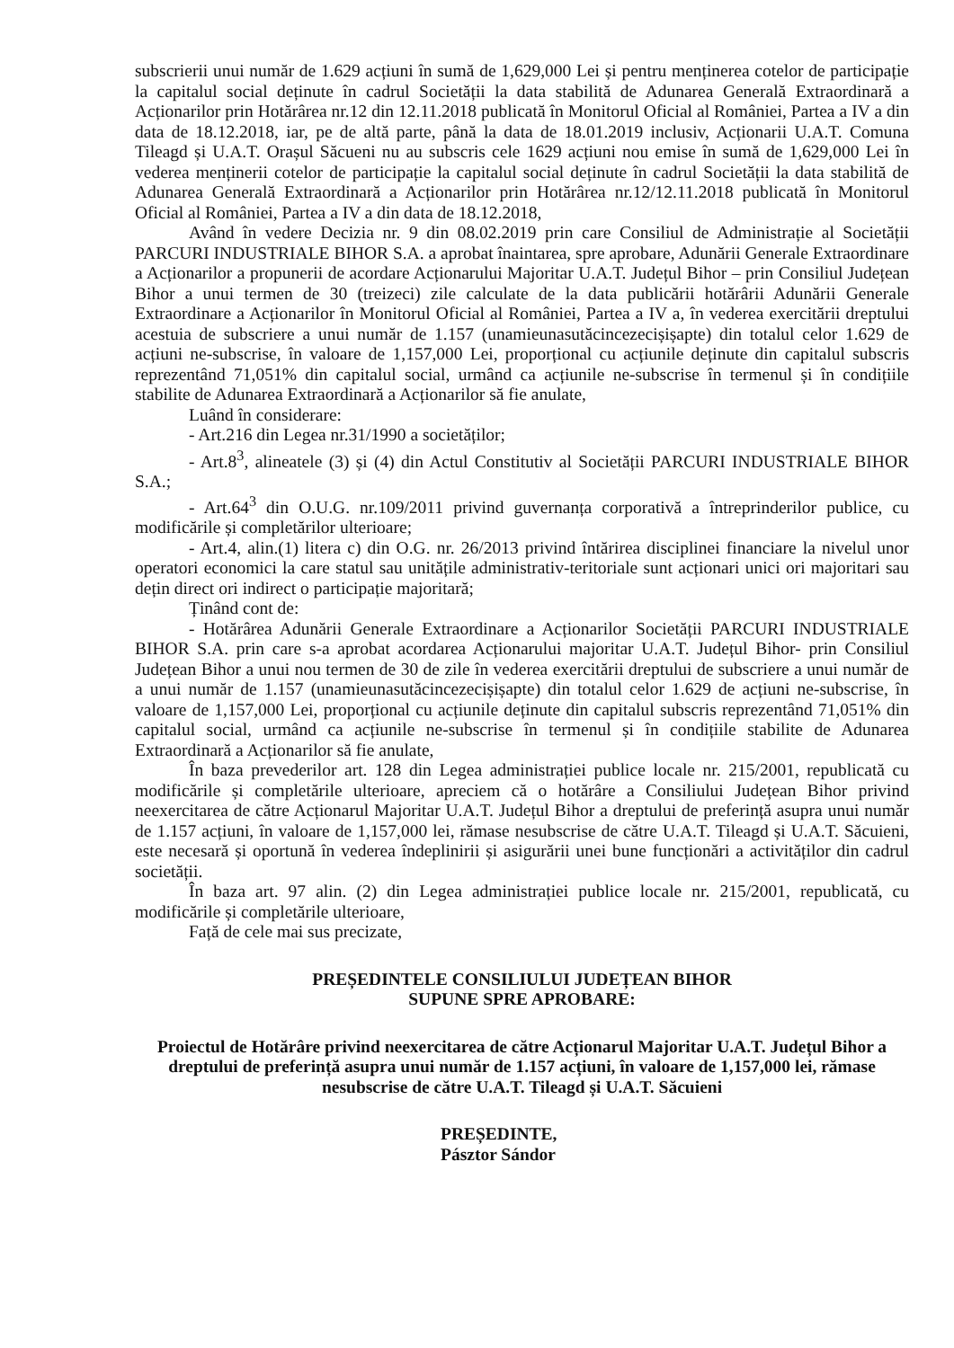subscrierii unui număr de 1.629 acțiuni în sumă de 1,629,000 Lei și pentru menținerea cotelor de participație la capitalul social deținute în cadrul Societății la data stabilită de Adunarea Generală Extraordinară a Acționarilor prin Hotărârea nr.12 din 12.11.2018 publicată în Monitorul Oficial al României, Partea a IV a din data de 18.12.2018, iar, pe de altă parte, până la data de 18.01.2019 inclusiv, Acționarii U.A.T. Comuna Tileagd și U.A.T. Orașul Săcueni nu au subscris cele 1629 acțiuni nou emise în sumă de 1,629,000 Lei în vederea menținerii cotelor de participație la capitalul social deținute în cadrul Societății la data stabilită de Adunarea Generală Extraordinară a Acționarilor prin Hotărârea nr.12/12.11.2018 publicată în Monitorul Oficial al României, Partea a IV a din data de 18.12.2018,
Având în vedere Decizia nr. 9 din 08.02.2019 prin care Consiliul de Administrație al Societății PARCURI INDUSTRIALE BIHOR S.A. a aprobat înaintarea, spre aprobare, Adunării Generale Extraordinare a Acționarilor a propunerii de acordare Acționarului Majoritar U.A.T. Județul Bihor – prin Consiliul Județean Bihor a unui termen de 30 (treizeci) zile calculate de la data publicării hotărârii Adunării Generale Extraordinare a Acționarilor în Monitorul Oficial al României, Partea a IV a, în vederea exercitării dreptului acestuia de subscriere a unui număr de 1.157 (unamieunasutăcincezecișișapte) din totalul celor 1.629 de acțiuni ne-subscrise, în valoare de 1,157,000 Lei, proporțional cu acțiunile deținute din capitalul subscris reprezentând 71,051% din capitalul social, urmând ca acțiunile ne-subscrise în termenul și în condițiile stabilite de Adunarea Extraordinară a Acționarilor să fie anulate,
Luând în considerare:
- Art.216 din Legea nr.31/1990 a societăților;
- Art.8<sup>3</sup>, alineatele (3) și (4) din Actul Constitutiv al Societății PARCURI INDUSTRIALE BIHOR S.A.;
- Art.64<sup>3</sup> din O.U.G. nr.109/2011 privind guvernanța corporativă a întreprinderilor publice, cu modificările și completărilor ulterioare;
- Art.4, alin.(1) litera c) din O.G. nr. 26/2013 privind întărirea disciplinei financiare la nivelul unor operatori economici la care statul sau unitățile administrativ-teritoriale sunt acționari unici ori majoritari sau dețin direct ori indirect o participație majoritară;
Ținând cont de:
- Hotărârea Adunării Generale Extraordinare a Acționarilor Societății PARCURI INDUSTRIALE BIHOR S.A. prin care s-a aprobat acordarea Acționarului majoritar U.A.T. Județul Bihor- prin Consiliul Județean Bihor a unui nou termen de 30 de zile în vederea exercitării dreptului de subscriere a unui număr de a unui număr de 1.157 (unamieunasutăcincezecișișapte) din totalul celor 1.629 de acțiuni ne-subscrise, în valoare de 1,157,000 Lei, proporțional cu acțiunile deținute din capitalul subscris reprezentând 71,051% din capitalul social, urmând ca acțiunile ne-subscrise în termenul și în condițiile stabilite de Adunarea Extraordinară a Acționarilor să fie anulate,
În baza prevederilor art. 128 din Legea administrației publice locale nr. 215/2001, republicată cu modificările și completările ulterioare, apreciem că o hotărâre a Consiliului Județean Bihor privind neexercitarea de către Acționarul Majoritar U.A.T. Județul Bihor a dreptului de preferință asupra unui număr de 1.157 acțiuni, în valoare de 1,157,000 lei, rămase nesubscrise de către U.A.T. Tileagd și U.A.T. Săcuieni, este necesară și oportună în vederea îndeplinirii și asigurării unei bune funcționări a activităților din cadrul societății.
În baza art. 97 alin. (2) din Legea administrației publice locale nr. 215/2001, republicată, cu modificările și completările ulterioare,
Față de cele mai sus precizate,
PREȘEDINTELE CONSILIULUI JUDEȚEAN BIHOR
SUPUNE SPRE APROBARE:
Proiectul de Hotărâre privind neexercitarea de către Acționarul Majoritar U.A.T. Județul Bihor a dreptului de preferință asupra unui număr de 1.157 acțiuni, în valoare de 1,157,000 lei, rămase nesubscrise de către U.A.T. Tileagd și U.A.T. Săcuieni
PREȘEDINTE,
Pásztor Sándor